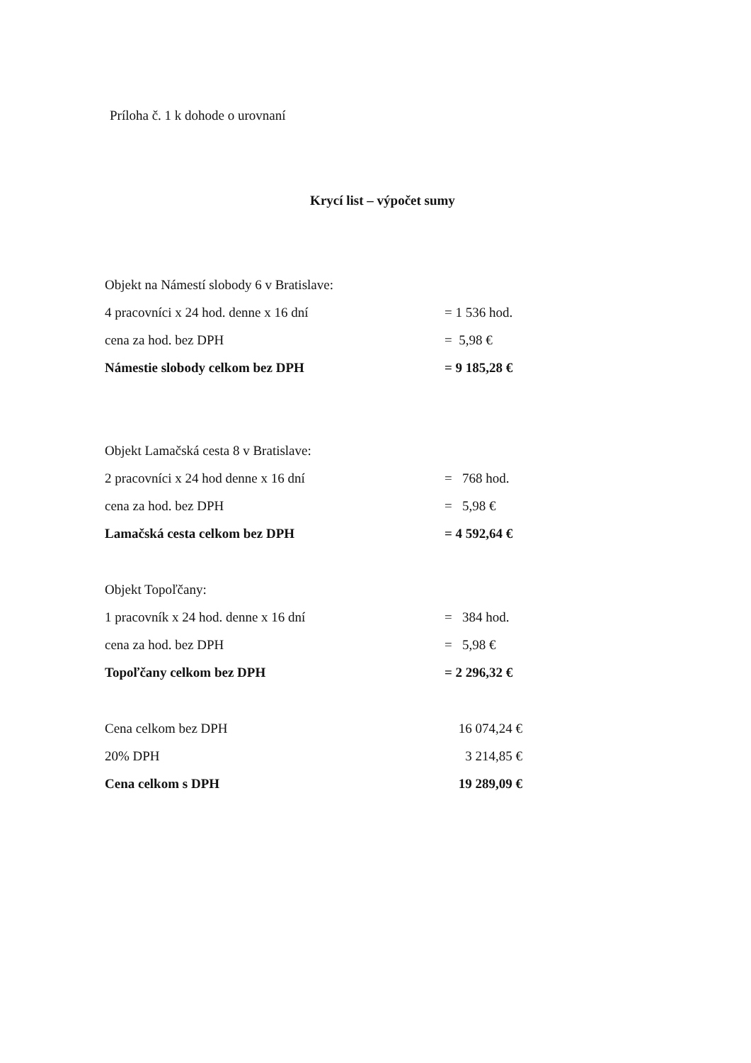Príloha č. 1 k dohode o urovnaní
Krycí list – výpočet sumy
| Objekt na Námestí slobody 6 v Bratislave: | |
| 4 pracovníci x 24 hod. denne x 16 dní | = 1 536 hod. |
| cena za hod. bez DPH | = 5,98 € |
| Námestie slobody celkom bez DPH | = 9 185,28 € |
| Objekt Lamačská cesta 8 v Bratislave: | |
| 2 pracovníci x 24 hod denne x 16 dní | = 768 hod. |
| cena za hod. bez DPH | = 5,98 € |
| Lamačská cesta celkom bez DPH | = 4 592,64 € |
| Objekt Topoľčany: | |
| 1 pracovník x 24 hod. denne x 16 dní | = 384 hod. |
| cena za hod. bez DPH | = 5,98 € |
| Topoľčany celkom bez DPH | = 2 296,32 € |
| Cena celkom bez DPH | 16 074,24 € |
| 20% DPH | 3 214,85 € |
| Cena celkom s DPH | 19 289,09 € |